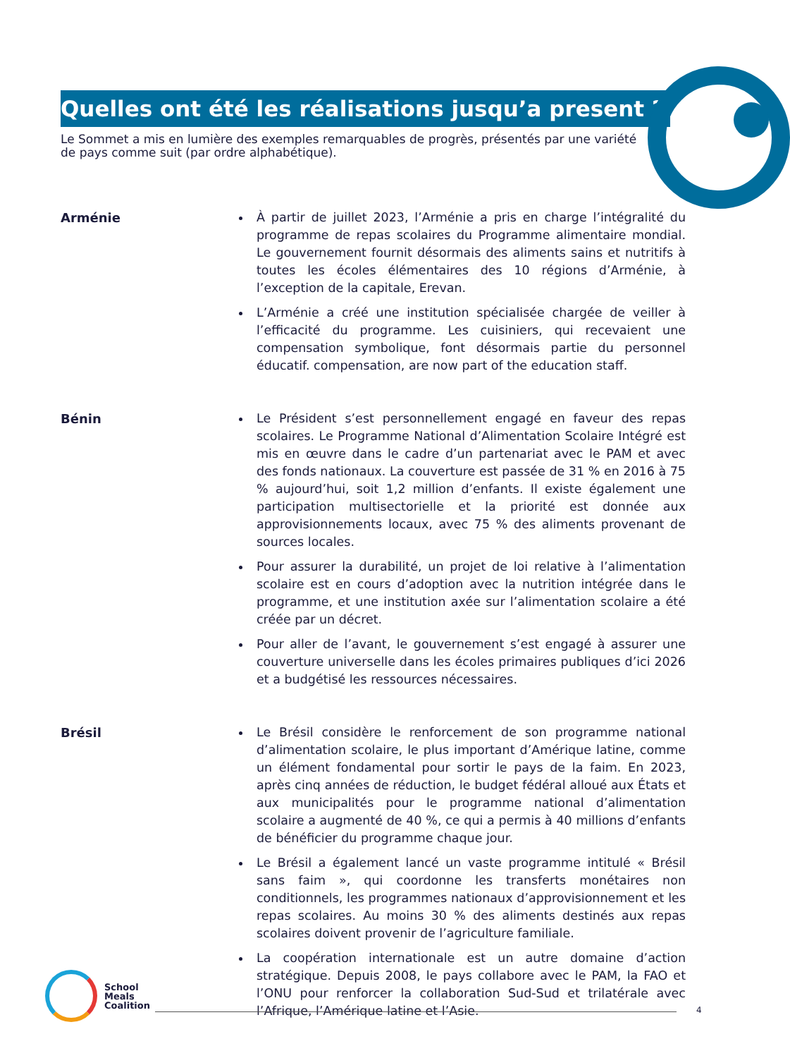Quelles ont été les réalisations jusqu’a present ?
Le Sommet a mis en lumière des exemples remarquables de progrès, présentés par une variété de pays comme suit (par ordre alphabétique).
Arménie
À partir de juillet 2023, l’Arménie a pris en charge l’intégralité du programme de repas scolaires du Programme alimentaire mondial. Le gouvernement fournit désormais des aliments sains et nutritifs à toutes les écoles élémentaires des 10 régions d’Arménie, à l’exception de la capitale, Erevan.
L’Arménie a créé une institution spécialisée chargée de veiller à l’efficacité du programme. Les cuisiniers, qui recevaient une compensation symbolique, font désormais partie du personnel éducatif. compensation, are now part of the education staff.
Bénin
Le Président s’est personnellement engagé en faveur des repas scolaires. Le Programme National d’Alimentation Scolaire Intégré est mis en œuvre dans le cadre d’un partenariat avec le PAM et avec des fonds nationaux. La couverture est passée de 31 % en 2016 à 75 % aujourd’hui, soit 1,2 million d’enfants. Il existe également une participation multisectorielle et la priorité est donnée aux approvisionnements locaux, avec 75 % des aliments provenant de sources locales.
Pour assurer la durabilité, un projet de loi relative à l’alimentation scolaire est en cours d’adoption avec la nutrition intégrée dans le programme, et une institution axée sur l’alimentation scolaire a été créée par un décret.
Pour aller de l’avant, le gouvernement s’est engagé à assurer une couverture universelle dans les écoles primaires publiques d’ici 2026 et a budgétisé les ressources nécessaires.
Brésil
Le Brésil considère le renforcement de son programme national d’alimentation scolaire, le plus important d’Amérique latine, comme un élément fondamental pour sortir le pays de la faim. En 2023, après cinq années de réduction, le budget fédéral alloué aux États et aux municipalités pour le programme national d’alimentation scolaire a augmenté de 40 %, ce qui a permis à 40 millions d’enfants de bénéficier du programme chaque jour.
Le Brésil a également lancé un vaste programme intitulé « Brésil sans faim », qui coordonne les transferts monétaires non conditionnels, les programmes nationaux d’approvisionnement et les repas scolaires. Au moins 30 % des aliments destinés aux repas scolaires doivent provenir de l’agriculture familiale.
La coopération internationale est un autre domaine d’action stratégique. Depuis 2008, le pays collabore avec le PAM, la FAO et l’ONU pour renforcer la collaboration Sud-Sud et trilatérale avec l’Afrique, l’Amérique latine et l’Asie.
School
Meals
Coalition
4